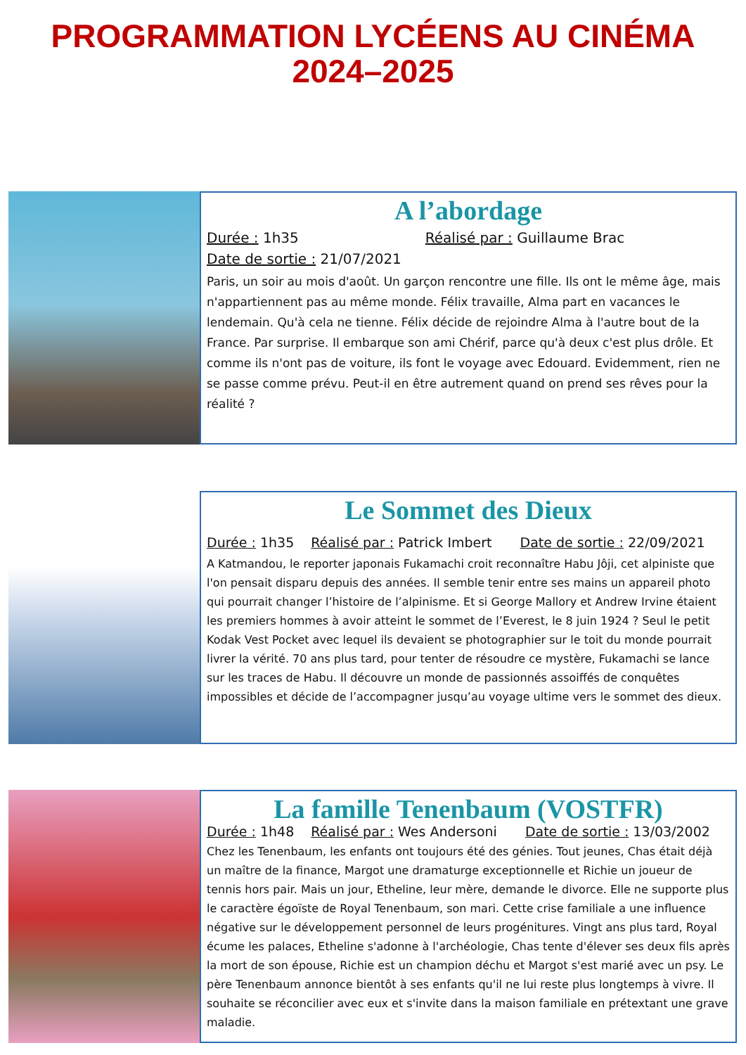PROGRAMMATION LYCÉENS AU CINÉMA
2024–2025
A l’abordage
Durée : 1h35 Réalisé par : Guillaume Brac
Date de sortie : 21/07/2021
Paris, un soir au mois d'août. Un garçon rencontre une fille. Ils ont le même âge, mais n'appartiennent pas au même monde. Félix travaille, Alma part en vacances le lendemain. Qu'à cela ne tienne. Félix décide de rejoindre Alma à l'autre bout de la France. Par surprise. Il embarque son ami Chérif, parce qu'à deux c'est plus drôle. Et comme ils n'ont pas de voiture, ils font le voyage avec Edouard. Evidemment, rien ne se passe comme prévu. Peut-il en être autrement quand on prend ses rêves pour la réalité ?
Le Sommet des Dieux
Durée : 1h35 Réalisé par : Patrick Imbert Date de sortie : 22/09/2021
A Katmandou, le reporter japonais Fukamachi croit reconnaître Habu Jôji, cet alpiniste que l'on pensait disparu depuis des années. Il semble tenir entre ses mains un appareil photo qui pourrait changer l’histoire de l’alpinisme. Et si George Mallory et Andrew Irvine étaient les premiers hommes à avoir atteint le sommet de l’Everest, le 8 juin 1924 ? Seul le petit Kodak Vest Pocket avec lequel ils devaient se photographier sur le toit du monde pourrait livrer la vérité. 70 ans plus tard, pour tenter de résoudre ce mystère, Fukamachi se lance sur les traces de Habu. Il découvre un monde de passionnés assoiffés de conquêtes impossibles et décide de l’accompagner jusqu’au voyage ultime vers le sommet des dieux.
La famille Tenenbaum (VOSTFR)
Durée : 1h48 Réalisé par : Wes Andersoni Date de sortie : 13/03/2002
Chez les Tenenbaum, les enfants ont toujours été des génies. Tout jeunes, Chas était déjà un maître de la finance, Margot une dramaturge exceptionnelle et Richie un joueur de tennis hors pair. Mais un jour, Etheline, leur mère, demande le divorce. Elle ne supporte plus le caractère égoïste de Royal Tenenbaum, son mari. Cette crise familiale a une influence négative sur le développement personnel de leurs progénitures. Vingt ans plus tard, Royal écume les palaces, Etheline s'adonne à l'archéologie, Chas tente d'élever ses deux fils après la mort de son épouse, Richie est un champion déchu et Margot s'est marié avec un psy. Le père Tenenbaum annonce bientôt à ses enfants qu'il ne lui reste plus longtemps à vivre. Il souhaite se réconcilier avec eux et s'invite dans la maison familiale en prétextant une grave maladie.